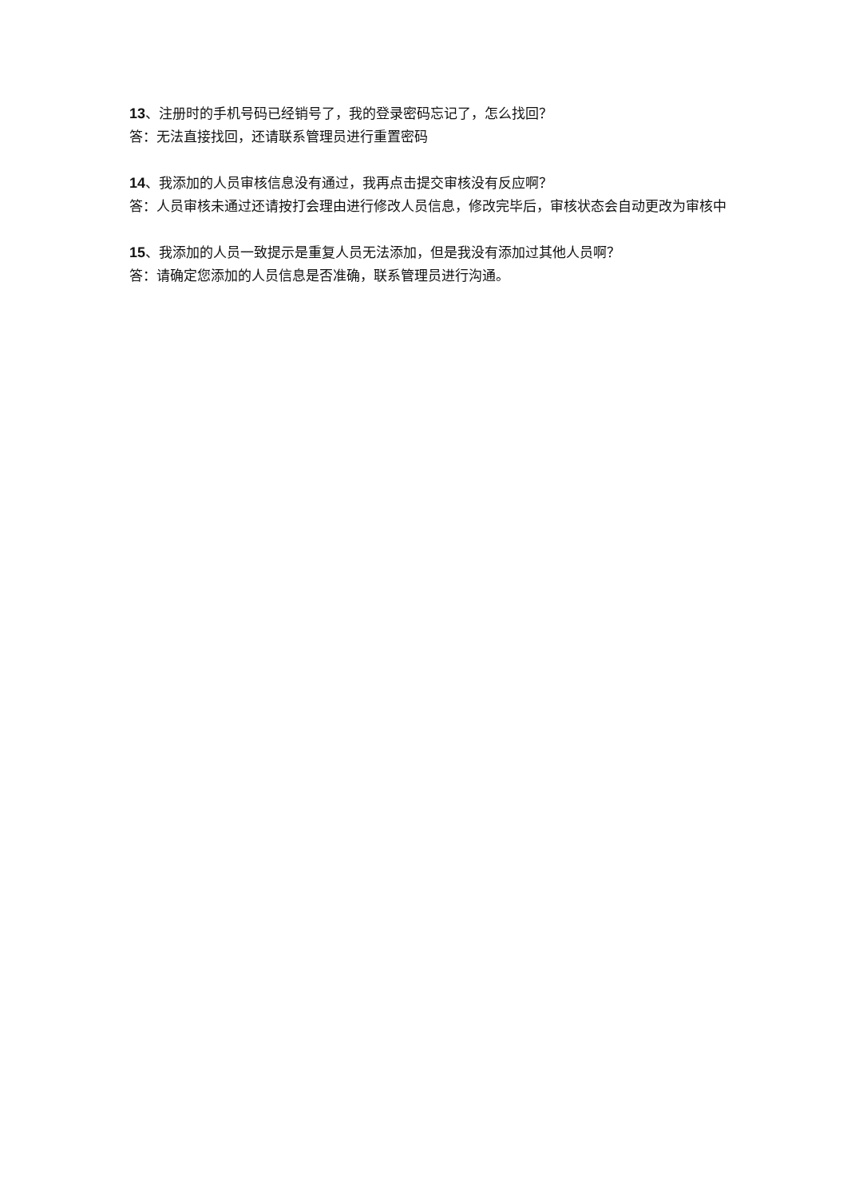13、注册时的手机号码已经销号了，我的登录密码忘记了，怎么找回？
答：无法直接找回，还请联系管理员进行重置密码
14、我添加的人员审核信息没有通过，我再点击提交审核没有反应啊？
答：人员审核未通过还请按打会理由进行修改人员信息，修改完毕后，审核状态会自动更改为审核中
15、我添加的人员一致提示是重复人员无法添加，但是我没有添加过其他人员啊？
答：请确定您添加的人员信息是否准确，联系管理员进行沟通。